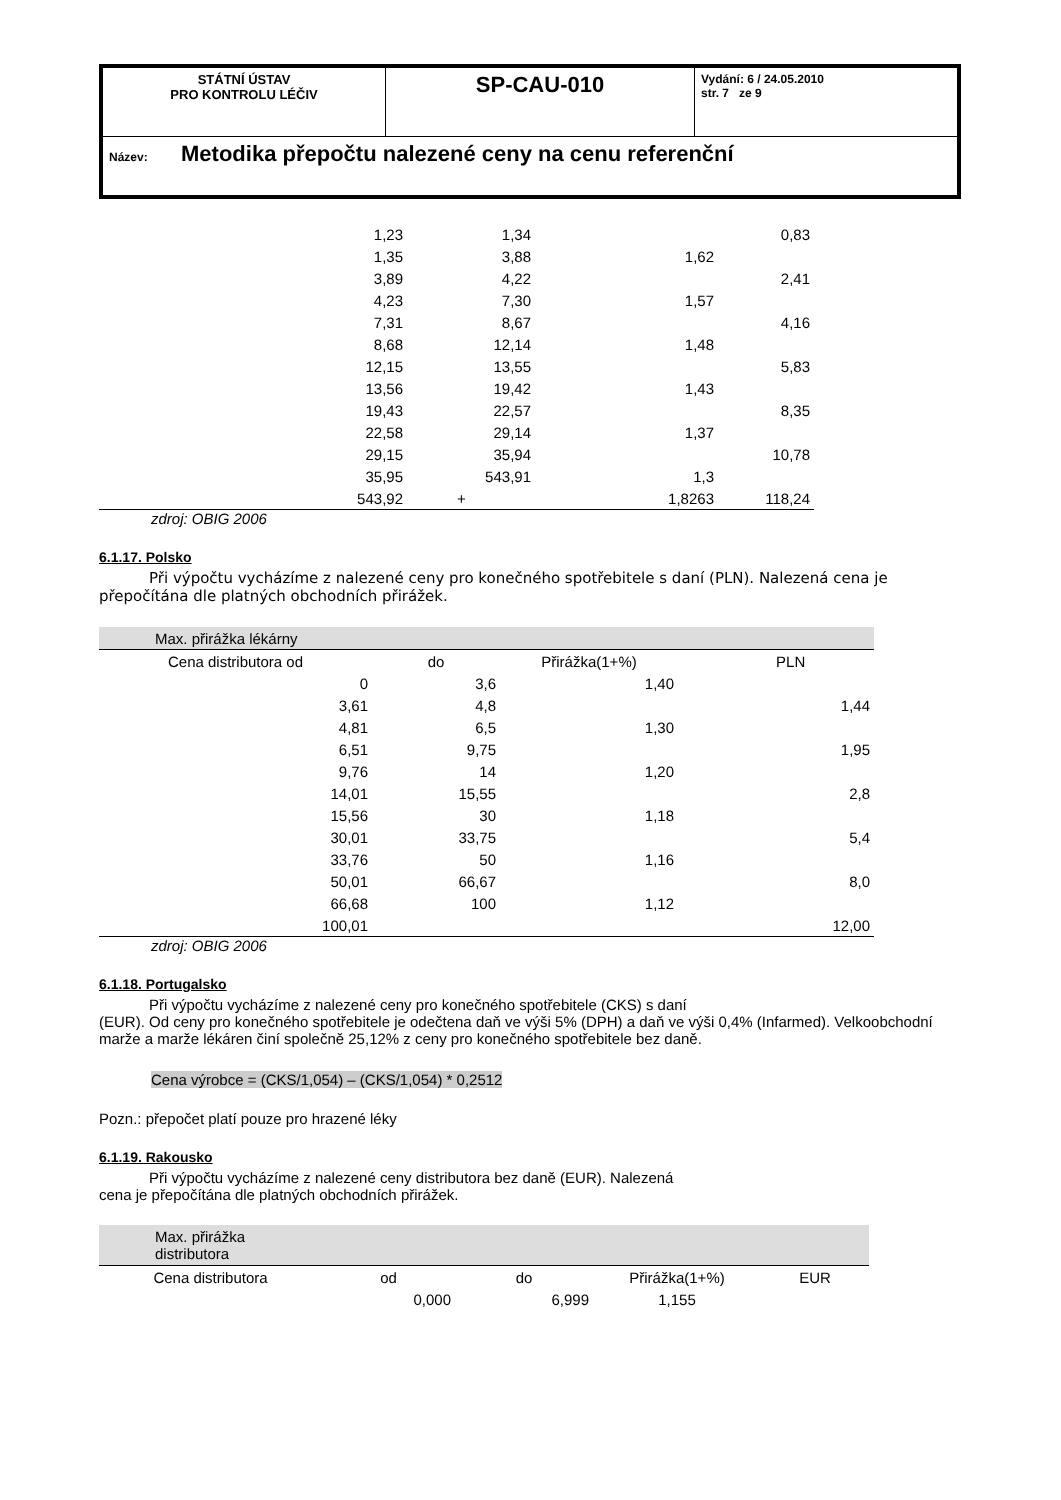| STÁTNÍ ÚSTAV PRO KONTROLU LÉČIV | SP-CAU-010 | Vydání: 6 / 24.05.2010 str. 7 ze 9 |
| Název: Metodika přepočtu nalezené ceny na cenu referenční | | |
| 1,23 | 1,34 | | 0,83 |
| 1,35 | 3,88 | 1,62 | |
| 3,89 | 4,22 | | 2,41 |
| 4,23 | 7,30 | 1,57 | |
| 7,31 | 8,67 | | 4,16 |
| 8,68 | 12,14 | 1,48 | |
| 12,15 | 13,55 | | 5,83 |
| 13,56 | 19,42 | 1,43 | |
| 19,43 | 22,57 | | 8,35 |
| 22,58 | 29,14 | 1,37 | |
| 29,15 | 35,94 | | 10,78 |
| 35,95 | 543,91 | 1,3 | |
| 543,92 | + | 1,8263 | 118,24 |
zdroj: OBIG 2006
6.1.17. Polsko
Při výpočtu vycházíme z nalezené ceny pro konečného spotřebitele s daní (PLN). Nalezená cena je přepočítána dle platných obchodních přirážek.
| Max. přirážka lékárny | | | | |
| Cena distributora od | do | Přirážka(1+%) | | PLN |
| 0 | 3,6 | 1,40 | | |
| 3,61 | 4,8 | | | 1,44 |
| 4,81 | 6,5 | 1,30 | | |
| 6,51 | 9,75 | | | 1,95 |
| 9,76 | 14 | 1,20 | | |
| 14,01 | 15,55 | | | 2,8 |
| 15,56 | 30 | 1,18 | | |
| 30,01 | 33,75 | | | 5,4 |
| 33,76 | 50 | 1,16 | | |
| 50,01 | 66,67 | | | 8,0 |
| 66,68 | 100 | 1,12 | | |
| 100,01 | | | | 12,00 |
zdroj: OBIG 2006
6.1.18. Portugalsko
Při výpočtu vycházíme z nalezené ceny pro konečného spotřebitele (CKS) s daní
(EUR). Od ceny pro konečného spotřebitele je odečtena daň ve výši 5% (DPH) a daň ve výši 0,4% (Infarmed). Velkoobchodní marže a marže lékáren činí společně 25,12% z ceny pro konečného spotřebitele bez daně.
Cena výrobce = (CKS/1,054) – (CKS/1,054) * 0,2512
Pozn.: přepočet platí pouze pro hrazené léky
6.1.19. Rakousko
Při výpočtu vycházíme z nalezené ceny distributora bez daně (EUR). Nalezená
cena je přepočítána dle platných obchodních přirážek.
| Max. přirážka distributora | | | | |
| Cena distributora | od | do | Přirážka(1+%) | EUR |
| | 0,000 | 6,999 | 1,155 | |